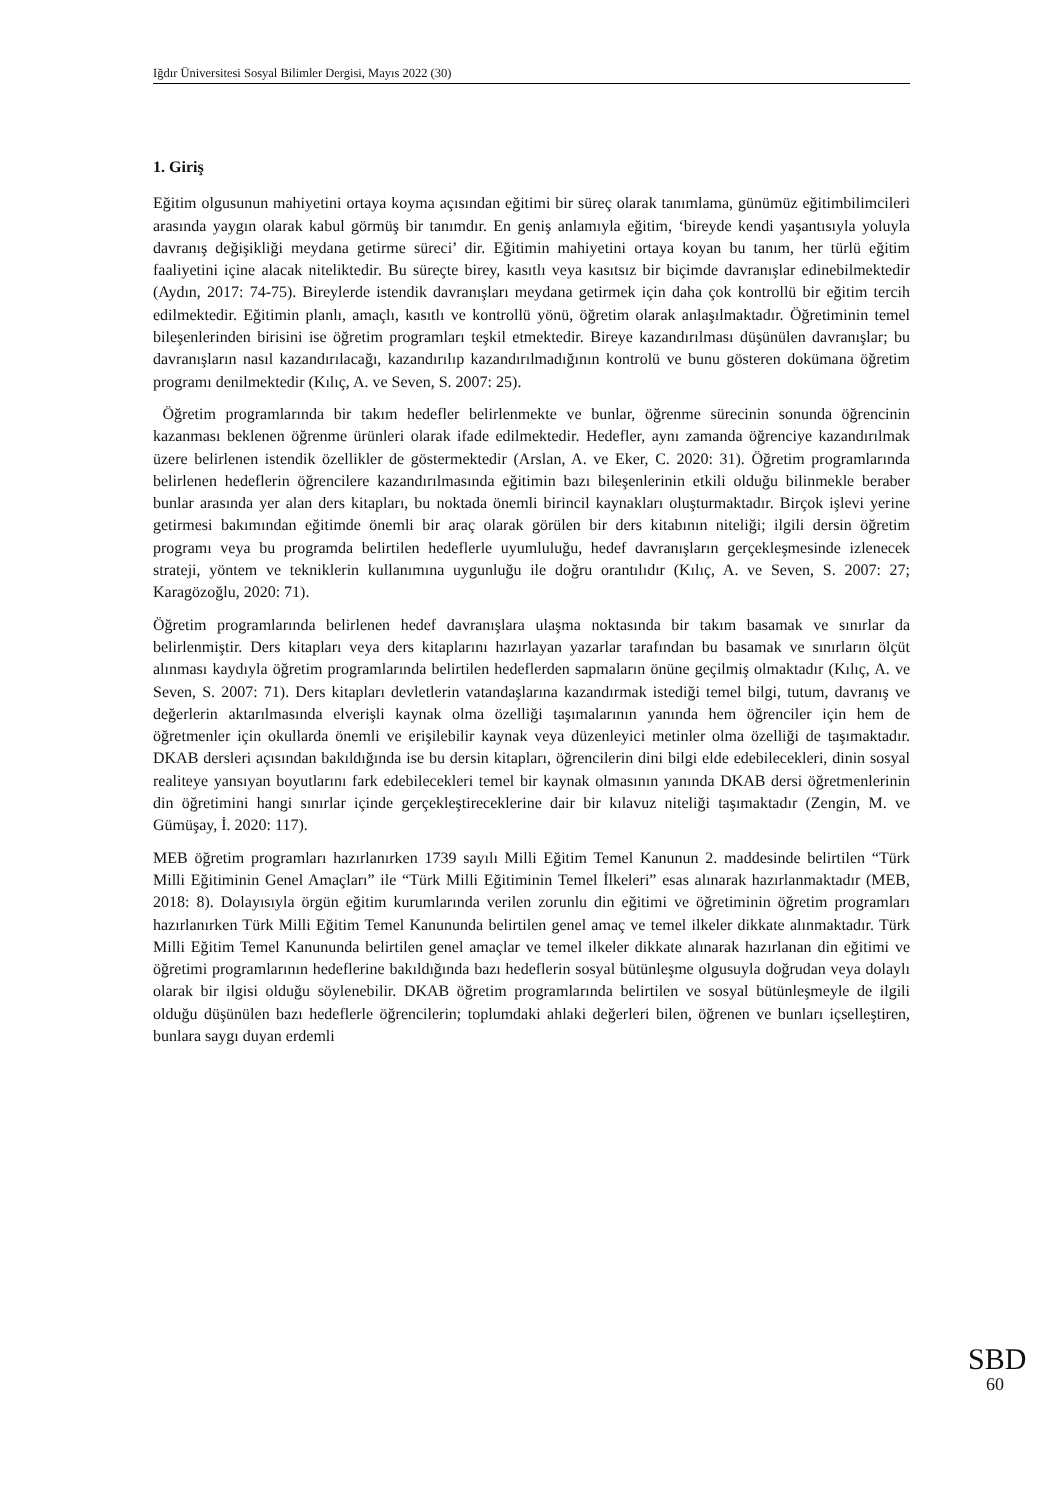Iğdır Üniversitesi Sosyal Bilimler Dergisi, Mayıs 2022 (30)
1. Giriş
Eğitim olgusunun mahiyetini ortaya koyma açısından eğitimi bir süreç olarak tanımlama, günümüz eğitimbilimcileri arasında yaygın olarak kabul görmüş bir tanımdır. En geniş anlamıyla eğitim, ‘bireyde kendi yaşantısıyla yoluyla davranış değişikliği meydana getirme süreci’ dir. Eğitimin mahiyetini ortaya koyan bu tanım, her türlü eğitim faaliyetini içine alacak niteliktedir. Bu süreçte birey, kasıtlı veya kasıtsız bir biçimde davranışlar edinebilmektedir (Aydın, 2017: 74-75). Bireylerde istendik davranışları meydana getirmek için daha çok kontrollü bir eğitim tercih edilmektedir. Eğitimin planlı, amaçlı, kasıtlı ve kontrollü yönü, öğretim olarak anlaşılmaktadır. Öğretiminin temel bileşenlerinden birisini ise öğretim programları teşkil etmektedir. Bireye kazandırılması düşünülen davranışlar; bu davranışların nasıl kazandırılacağı, kazandırılıp kazandırılmadığının kontrolü ve bunu gösteren dokümana öğretim programı denilmektedir (Kılıç, A. ve Seven, S. 2007: 25).
Öğretim programlarında bir takım hedefler belirlenmekte ve bunlar, öğrenme sürecinin sonunda öğrencinin kazanması beklenen öğrenme ürünleri olarak ifade edilmektedir. Hedefler, aynı zamanda öğrenciye kazandırılmak üzere belirlenen istendik özellikler de göstermektedir (Arslan, A. ve Eker, C. 2020: 31). Öğretim programlarında belirlenen hedeflerin öğrencilere kazandırılmasında eğitimin bazı bileşenlerinin etkili olduğu bilinmekle beraber bunlar arasında yer alan ders kitapları, bu noktada önemli birincil kaynakları oluşturmaktadır. Birçok işlevi yerine getirmesi bakımından eğitimde önemli bir araç olarak görülen bir ders kitabının niteliği; ilgili dersin öğretim programı veya bu programda belirtilen hedeflerle uyumluluğu, hedef davranışların gerçekleşmesinde izlenecek strateji, yöntem ve tekniklerin kullanımına uygunluğu ile doğru orantılıdır (Kılıç, A. ve Seven, S. 2007: 27; Karagözoğlu, 2020: 71).
Öğretim programlarında belirlenen hedef davranışlara ulaşma noktasında bir takım basamak ve sınırlar da belirlenmiştir. Ders kitapları veya ders kitaplarını hazırlayan yazarlar tarafından bu basamak ve sınırların ölçüt alınması kaydıyla öğretim programlarında belirtilen hedeflerden sapmaların önüne geçilmiş olmaktadır (Kılıç, A. ve Seven, S. 2007: 71). Ders kitapları devletlerin vatandaşlarına kazandırmak istediği temel bilgi, tutum, davranış ve değerlerin aktarılmasında elverişli kaynak olma özelliği taşımalarının yanında hem öğrenciler için hem de öğretmenler için okullarda önemli ve erişilebilir kaynak veya düzenleyici metinler olma özelliği de taşımaktadır. DKAB dersleri açısından bakıldığında ise bu dersin kitapları, öğrencilerin dini bilgi elde edebilecekleri, dinin sosyal realiteye yansıyan boyutlarını fark edebilecekleri temel bir kaynak olmasının yanında DKAB dersi öğretmenlerinin din öğretimini hangi sınırlar içinde gerçekleştireceklerine dair bir kılavuz niteliği taşımaktadır (Zengin, M. ve Gümüşay, İ. 2020: 117).
MEB öğretim programları hazırlanırken 1739 sayılı Milli Eğitim Temel Kanunun 2. maddesinde belirtilen “Türk Milli Eğitiminin Genel Amaçları” ile “Türk Milli Eğitiminin Temel İlkeleri” esas alınarak hazırlanmaktadır (MEB, 2018: 8). Dolayısıyla örgün eğitim kurumlarında verilen zorunlu din eğitimi ve öğretiminin öğretim programları hazırlanırken Türk Milli Eğitim Temel Kanununda belirtilen genel amaç ve temel ilkeler dikkate alınmaktadır. Türk Milli Eğitim Temel Kanununda belirtilen genel amaçlar ve temel ilkeler dikkate alınarak hazırlanan din eğitimi ve öğretimi programlarının hedeflerine bakıldığında bazı hedeflerin sosyal bütünleşme olgusuyla doğrudan veya dolaylı olarak bir ilgisi olduğu söylenebilir. DKAB öğretim programlarında belirtilen ve sosyal bütünleşmeyle de ilgili olduğu düşünülen bazı hedeflerle öğrencilerin; toplumdaki ahlaki değerleri bilen, öğrenen ve bunları içselleştiren, bunlara saygı duyan erdemli
SBD
60